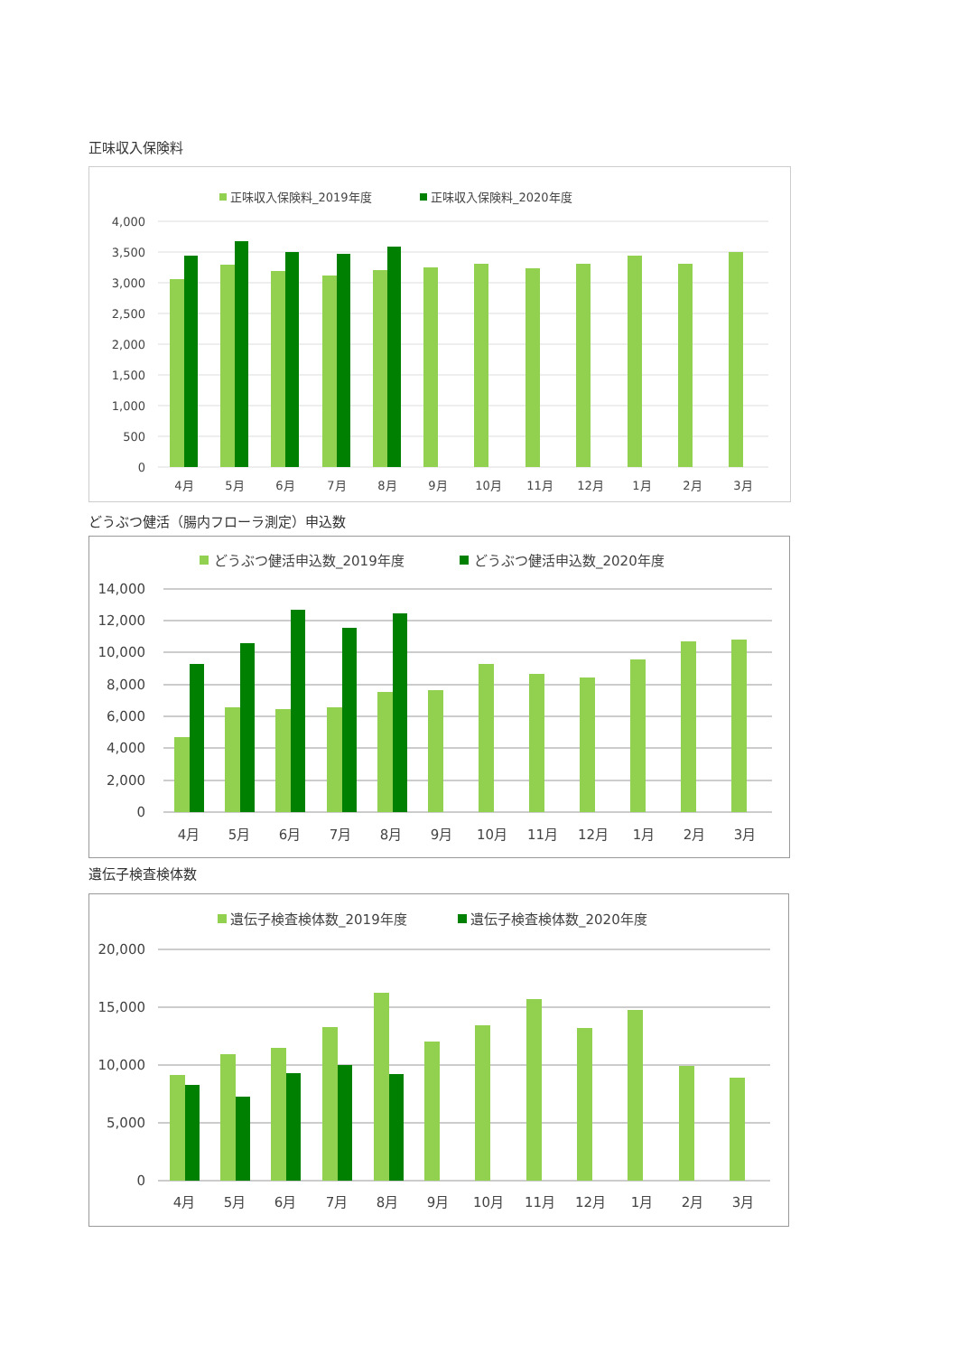正味収入保険料
正味収入保険料_2019年度
正味収入保険料_2020年度
4,000
3,500
3,000
2,500
2,000
1,500
1,000
500
0
4月
5月
6月
7月
8月
9月
10月
11月
12月
1月
2月
3月
どうぶつ健活（腸内フローラ測定）申込数
どうぶつ健活申込数_2019年度
どうぶつ健活申込数_2020年度
14,000
12,000
10,000
8,000
6,000
4,000
2,000
0
4月
5月
6月
7月
8月
9月
10月
11月
12月
1月
2月
3月
遺伝子検査検体数
遺伝子検査検体数_2019年度
遺伝子検査検体数_2020年度
20,000
15,000
10,000
5,000
0
4月
5月
6月
7月
8月
9月
10月
11月
12月
1月
2月
3月